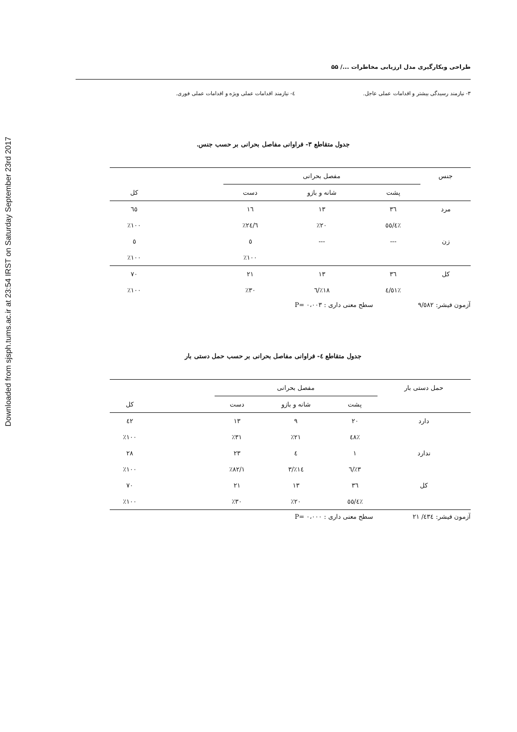Downloaded from sjsph.tums.ac.ir at 23:54 IRST on Saturday September 23rd 2017
طراحی وبکارگیری مدل ارزیابی مخاطرات .../ ۵۵
۳- نیازمند رسیدگی بیشتر و اقدامات عملی عاجل. ٤- نیازمند اقدامات عملی ویژه و اقدامات عملی فوری.
جدول متقاطع ۳- فراوانی مفاصل بحرانی بر حسب جنس.
| جنس | مفصل بحرانی | | | | |
| --- | --- | --- | --- | --- | --- |
| | پشت | شانه و بازو | دست | | کل |
| مرد | ۳٦ | ۱۳ | ۱٦ | | ٦٥ |
| | ٪٥٥/٤ | ٪۲۰ | ٪۲٤/٦ | | ٪۱۰۰ |
| زن | --- | --- | ٥ | | ٥ |
| | | | ٪۱۰۰ | | ٪۱۰۰ |
| کل | ۳٦ | ۱۳ | ۲۱ | | ۷۰ |
| | ٪٥۱/٤ | ٪۱۸/٦ | ٪۳۰ | | ٪۱۰۰ |
آزمون فیشر: ۹/٥۸۲ سطح معنی داری : P= ۰،۰۰۳
جدول متقاطع ٤- فراوانی مفاصل بحرانی بر حسب حمل دستی بار
| حمل دستی بار | مفصل بحرانی | | | | |
| --- | --- | --- | --- | --- | --- |
| | پشت | شانه و بازو | دست | | کل |
| دارد | ۲۰ | ۹ | ۱۳ | | ٤۲ |
| | ٪٤۸ | ٪۲۱ | ٪۳۱ | | ٪۱۰۰ |
| ندارد | ۱ | ٤ | ۲۳ | | ۲۸ |
| | ٪۳/٦ | ٪۱٤/۳ | ٪۸۲/۱ | | ٪۱۰۰ |
| کل | ۳٦ | ۱۳ | ۲۱ | | ۷۰ |
| | ٪٥٥/٤ | ٪۲۰ | ٪۳۰ | | ٪۱۰۰ |
آزمون فیشر: ٤۳٤/ ۲۱ سطح معنی داری : P= ۰،۰۰۰